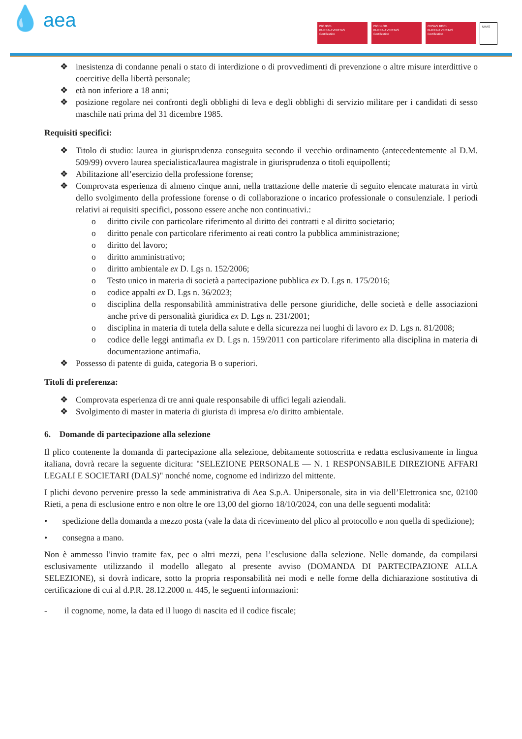💧 aea
ISO 9001
BUREAU VERITAS
Certification
ISO 14001
BUREAU VERITAS
Certification
OHSAS 18001
BUREAU VERITAS
Certification
UKAS
❖ inesistenza di condanne penali o stato di interdizione o di provvedimenti di prevenzione o altre misure interdittive o coercitive della libertà personale;
❖ età non inferiore a 18 anni;
❖ posizione regolare nei confronti degli obblighi di leva e degli obblighi di servizio militare per i candidati di sesso maschile nati prima del 31 dicembre 1985.
Requisiti specifici:
❖ Titolo di studio: laurea in giurisprudenza conseguita secondo il vecchio ordinamento (antecedentemente al D.M. 509/99) ovvero laurea specialistica/laurea magistrale in giurisprudenza o titoli equipollenti;
❖ Abilitazione all’esercizio della professione forense;
❖ Comprovata esperienza di almeno cinque anni, nella trattazione delle materie di seguito elencate maturata in virtù dello svolgimento della professione forense o di collaborazione o incarico professionale o consulenziale. I periodi relativi ai requisiti specifici, possono essere anche non continuativi.:
o diritto civile con particolare riferimento al diritto dei contratti e al diritto societario;
o diritto penale con particolare riferimento ai reati contro la pubblica amministrazione;
o diritto del lavoro;
o diritto amministrativo;
o diritto ambientale ex D. Lgs n. 152/2006;
o Testo unico in materia di società a partecipazione pubblica ex D. Lgs n. 175/2016;
o codice appalti ex D. Lgs n. 36/2023;
o disciplina della responsabilità amministrativa delle persone giuridiche, delle società e delle associazioni anche prive di personalità giuridica ex D. Lgs n. 231/2001;
o disciplina in materia di tutela della salute e della sicurezza nei luoghi di lavoro ex D. Lgs n. 81/2008;
o codice delle leggi antimafia ex D. Lgs n. 159/2011 con particolare riferimento alla disciplina in materia di documentazione antimafia.
❖ Possesso di patente di guida, categoria B o superiori.
Titoli di preferenza:
❖ Comprovata esperienza di tre anni quale responsabile di uffici legali aziendali.
❖ Svolgimento di master in materia di giurista di impresa e/o diritto ambientale.
6. Domande di partecipazione alla selezione
Il plico contenente la domanda di partecipazione alla selezione, debitamente sottoscritta e redatta esclusivamente in lingua italiana, dovrà recare la seguente dicitura: "SELEZIONE PERSONALE — N. 1 RESPONSABILE DIREZIONE AFFARI LEGALI E SOCIETARI (DALS)" nonché nome, cognome ed indirizzo del mittente.
I plichi devono pervenire presso la sede amministrativa di Aea S.p.A. Unipersonale, sita in via dell’Elettronica snc, 02100 Rieti, a pena di esclusione entro e non oltre le ore 13,00 del giorno 18/10/2024, con una delle seguenti modalità:
• spedizione della domanda a mezzo posta (vale la data di ricevimento del plico al protocollo e non quella di spedizione);
• consegna a mano.
Non è ammesso l'invio tramite fax, pec o altri mezzi, pena l’esclusione dalla selezione. Nelle domande, da compilarsi esclusivamente utilizzando il modello allegato al presente avviso (DOMANDA DI PARTECIPAZIONE ALLA SELEZIONE), si dovrà indicare, sotto la propria responsabilità nei modi e nelle forme della dichiarazione sostitutiva di certificazione di cui al d.P.R. 28.12.2000 n. 445, le seguenti informazioni:
- il cognome, nome, la data ed il luogo di nascita ed il codice fiscale;